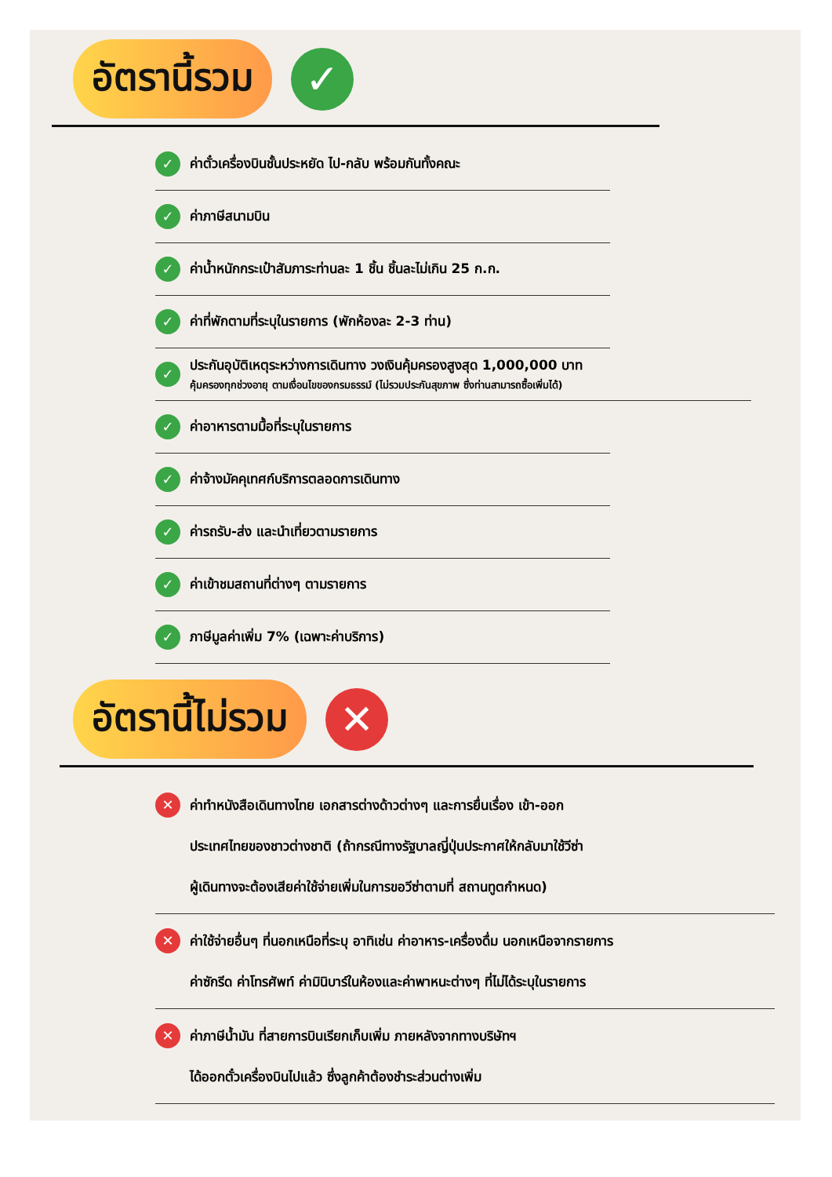อัตรานี้รวม ✓
✓ ค่าตั๋วเครื่องบินชั้นประหยัด ไป-กลับ พร้อมกันทั้งคณะ
✓ ค่าภาษีสนามบิน
✓ ค่าน้ำหนักกระเป๋าสัมภาระท่านละ 1 ชิ้น ชิ้นละไม่เกิน 25 ก.ก.
✓ ค่าที่พักตามที่ระบุในรายการ (พักห้องละ 2-3 ท่าน)
✓
ประกันอุบัติเหตุระหว่างการเดินทาง วงเงินคุ้มครองสูงสุด 1,000,000 บาท
คุ้มครองทุกช่วงอายุ ตามเงื่อนไขของกรมธรรม์ (ไม่รวมประกันสุขภาพ ซึ่งท่านสามารถซื้อเพิ่มได้)
✓ ค่าอาหารตามมื้อที่ระบุในรายการ
✓ ค่าจ้างมัคคุเทศก์บริการตลอดการเดินทาง
✓ ค่ารถรับ-ส่ง และนำเที่ยวตามรายการ
✓ ค่าเข้าชมสถานที่ต่างๆ ตามรายการ
✓ ภาษีมูลค่าเพิ่ม 7% (เฉพาะค่าบริการ)
อัตรานี้ไม่รวม ✕
✕
ค่าทำหนังสือเดินทางไทย เอกสารต่างด้าวต่างๆ และการยื่นเรื่อง เข้า-ออก
ประเทศไทยของชาวต่างชาติ (ถ้ากรณีทางรัฐบาลญี่ปุ่นประกาศให้กลับมาใช้วีซ่า
ผู้เดินทางจะต้องเสียค่าใช้จ่ายเพิ่มในการขอวีซ่าตามที่ สถานทูตกำหนด)
✕
ค่าใช้จ่ายอื่นๆ ที่นอกเหนือที่ระบุ อาทิเช่น ค่าอาหาร-เครื่องดื่ม นอกเหนือจากรายการ
ค่าซักรีด ค่าโทรศัพท์ ค่ามินิบาร์ในห้องและค่าพาหนะต่างๆ ที่ไม่ได้ระบุในรายการ
✕
ค่าภาษีน้ำมัน ที่สายการบินเรียกเก็บเพิ่ม ภายหลังจากทางบริษัทฯ
ได้ออกตั๋วเครื่องบินไปแล้ว ซึ่งลูกค้าต้องชำระส่วนต่างเพิ่ม